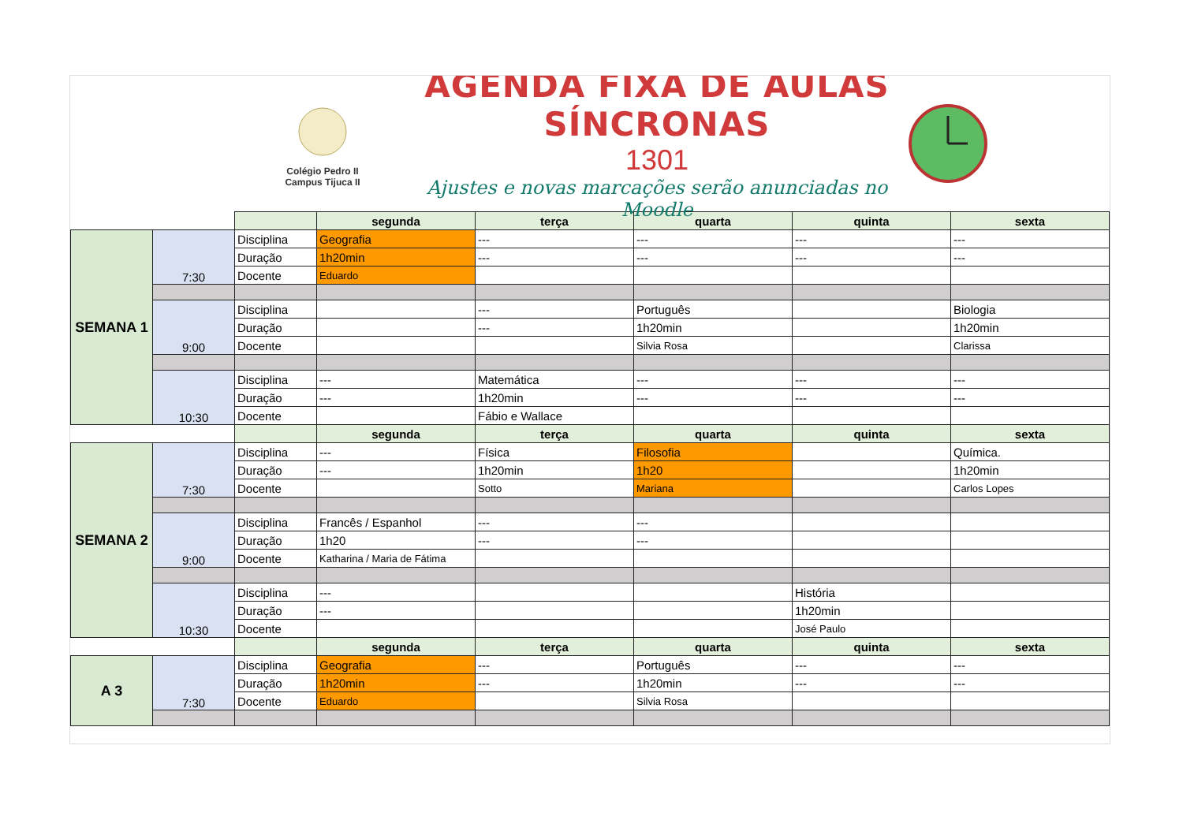Colégio Pedro II
Campus Tijuca II
AGENDA FIXA DE AULAS SÍNCRONAS
1301
Ajustes e novas marcações serão anunciadas no Moodle
| | | | segunda | terça | quarta | quinta | sexta |
| SEMANA 1 | 7:30 | Disciplina | Geografia | --- | --- | --- | --- |
| | | Duração | 1h20min | --- | --- | --- | --- |
| | | Docente | Eduardo | | | | |
| | 9:00 | Disciplina | | --- | Português | | Biologia |
| | | Duração | | --- | 1h20min | | 1h20min |
| | | Docente | | | Silvia Rosa | | Clarissa |
| | 10:30 | Disciplina | --- | Matemática | --- | --- | --- |
| | | Duração | --- | 1h20min | --- | --- | --- |
| | | Docente | | Fábio e Wallace | | | |
| | | | segunda | terça | quarta | quinta | sexta |
| SEMANA 2 | 7:30 | Disciplina | --- | Física | Filosofia | | Química. |
| | | Duração | --- | 1h20min | 1h20 | | 1h20min |
| | | Docente | | Sotto | Mariana | | Carlos Lopes |
| | 9:00 | Disciplina | Francês / Espanhol | --- | --- | | |
| | | Duração | 1h20 | --- | --- | | |
| | | Docente | Katharina / Maria de Fátima | | | | |
| | 10:30 | Disciplina | --- | | | História | |
| | | Duração | --- | | | 1h20min | |
| | | Docente | | | | José Paulo | |
| | | | segunda | terça | quarta | quinta | sexta |
| A 3 | 7:30 | Disciplina | Geografia | --- | Português | --- | --- |
| | | Duração | 1h20min | --- | 1h20min | --- | --- |
| | | Docente | Eduardo | | Silvia Rosa | | |